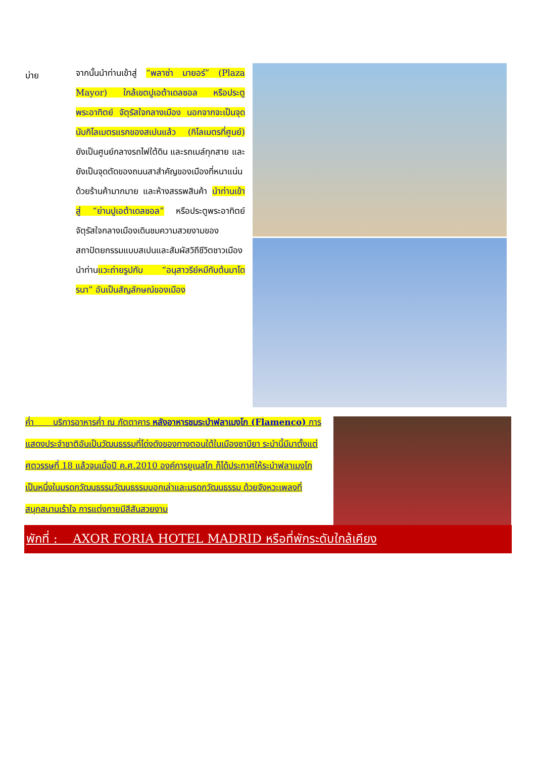บ่าย
จากนั้นนำท่านเข้าสู่ “พลาซ่า มายอร์” (Plaza Mayor) ใกล้เขตปูเอต้าเดลซอล หรือประตูพระอาทิตย์ จัตุรัสใจกลางเมือง นอกจากจะเป็นจุดนับกิโลเมตรแรกของสเปนแล้ว (กิโลเมตรที่ศูนย์) ยังเป็นศูนย์กลางรถไฟใต้ดิน และรถเมล์ทุกสาย และยังเป็นจุดตัดของถนนสาสำคัญของเมืองที่หนาแน่นด้วยร้านค้ามากมาย และห้างสรรพสินค้า นำท่านเข้าสู่ “ย่านปูเอต้าเดลซอล” หรือประตูพระอาทิตย์ จัตุรัสใจกลางเมืองเดินชมความสวยงามของสถาปัตยกรรมแบบสเปนและสัมผัสวิถีชีวิตชาวเมืองนำท่านแวะถ่ายรูปกับ “อนุสาวรีย์หมีกับต้นมาโดรนา” อันเป็นสัญลักษณ์ของเมือง
ค่ำ บริการอาหารค่ำ ณ ภัตตาคาร หลังอาหารชมระบำฟลาเมงโก (Flamenco) การแสดงประจำชาติอันเป็นวัฒนธรรมที่โด่งดังของทางตอนใต้ในเมืองซาบียา ระบำนี้มีมาตั้งแต่ศตวรรษที่ 18 แล้วจนเมื่อปี ค.ศ.2010 องค์การยูเนสโก ก็ได้ประกาศให้ระบำฟลาเมงโก เป็นหนึ่งในมรดกวัฒนธรรมวัฒนธรรมบอกเล่าและมรดกวัฒนธรรม ด้วยจังหวะเพลงที่สนุกสนานเร้าใจ การแต่งกายมีสีสันสวยงาม
พักที่ : AXOR FORIA HOTEL MADRID หรือที่พักระดับใกล้เคียง